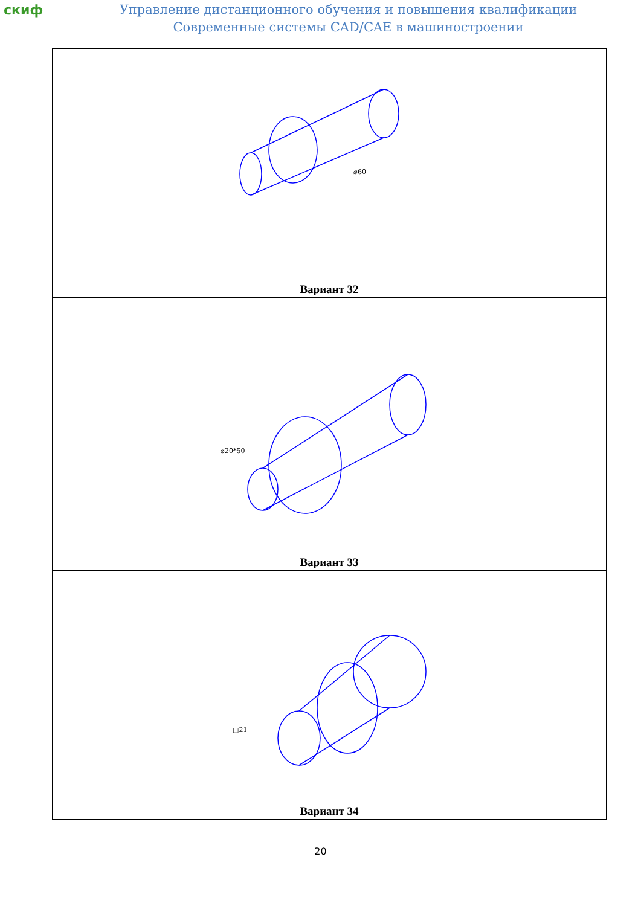скиф
Управление дистанционного обучения и повышения квалификации
Современные системы CAD/CAE в машиностроении
| ⌀60 |
| Вариант 32 |
| ⌀20*50 |
| Вариант 33 |
| □21 |
| Вариант 34 |
20